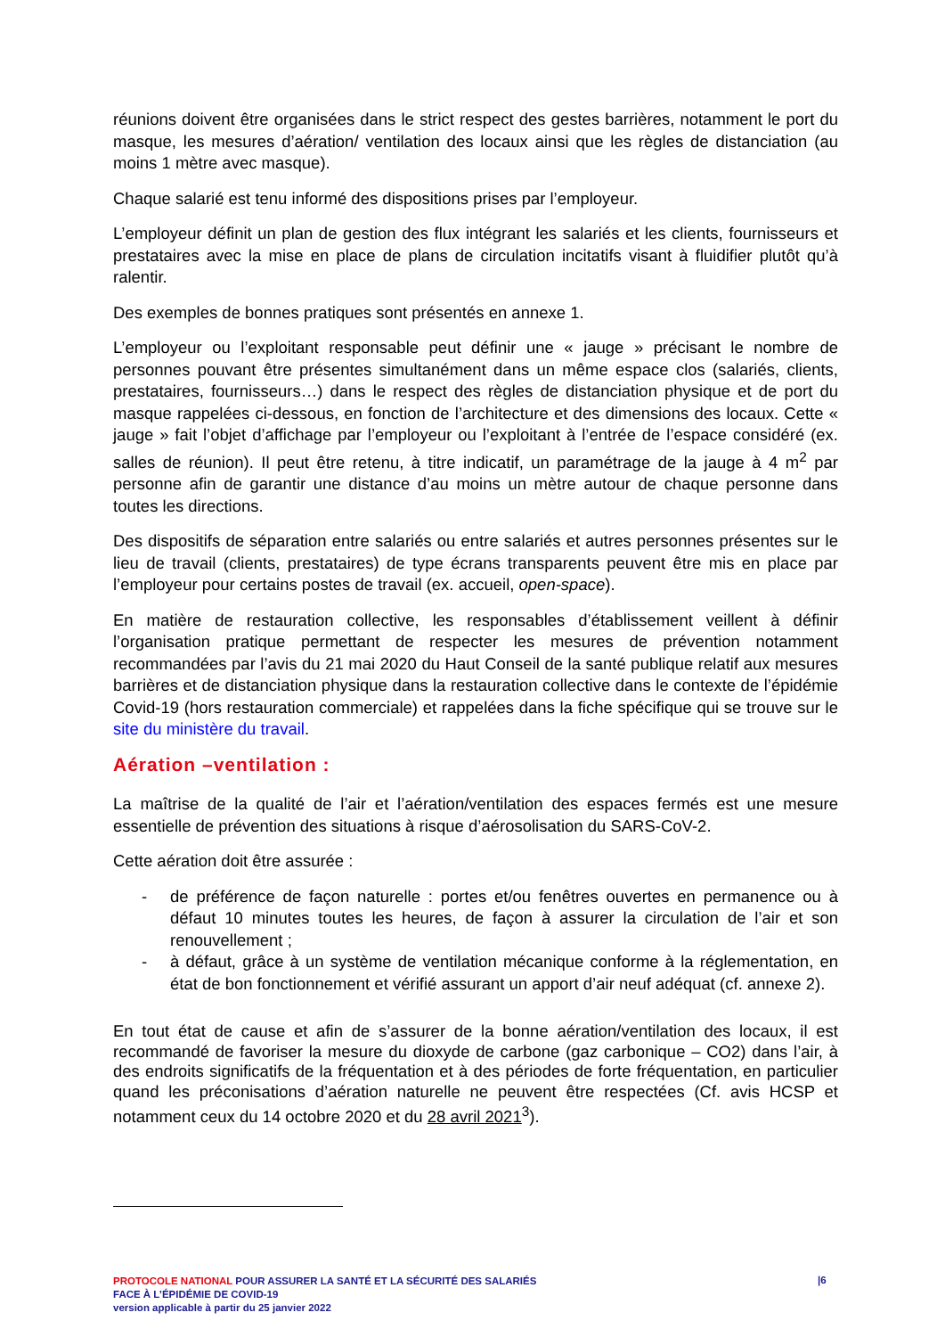réunions doivent être organisées dans le strict respect des gestes barrières, notamment le port du masque, les mesures d’aération/ ventilation des locaux ainsi que les règles de distanciation (au moins 1 mètre avec masque).
Chaque salarié est tenu informé des dispositions prises par l’employeur.
L’employeur définit un plan de gestion des flux intégrant les salariés et les clients, fournisseurs et prestataires avec la mise en place de plans de circulation incitatifs visant à fluidifier plutôt qu’à ralentir.
Des exemples de bonnes pratiques sont présentés en annexe 1.
L’employeur ou l’exploitant responsable peut définir une « jauge » précisant le nombre de personnes pouvant être présentes simultanément dans un même espace clos (salariés, clients, prestataires, fournisseurs…) dans le respect des règles de distanciation physique et de port du masque rappelées ci-dessous, en fonction de l’architecture et des dimensions des locaux. Cette « jauge » fait l’objet d’affichage par l’employeur ou l’exploitant à l’entrée de l’espace considéré (ex. salles de réunion). Il peut être retenu, à titre indicatif, un paramétrage de la jauge à 4 m<sup>2</sup> par personne afin de garantir une distance d’au moins un mètre autour de chaque personne dans toutes les directions.
Des dispositifs de séparation entre salariés ou entre salariés et autres personnes présentes sur le lieu de travail (clients, prestataires) de type écrans transparents peuvent être mis en place par l’employeur pour certains postes de travail (ex. accueil, open-space).
En matière de restauration collective, les responsables d’établissement veillent à définir l’organisation pratique permettant de respecter les mesures de prévention notamment recommandées par l’avis du 21 mai 2020 du Haut Conseil de la santé publique relatif aux mesures barrières et de distanciation physique dans la restauration collective dans le contexte de l’épidémie Covid-19 (hors restauration commerciale) et rappelées dans la fiche spécifique qui se trouve sur le site du ministère du travail.
Aération –ventilation :
La maîtrise de la qualité de l’air et l’aération/ventilation des espaces fermés est une mesure essentielle de prévention des situations à risque d’aérosolisation du SARS-CoV-2.
Cette aération doit être assurée :
- de préférence de façon naturelle : portes et/ou fenêtres ouvertes en permanence ou à défaut 10 minutes toutes les heures, de façon à assurer la circulation de l’air et son renouvellement ;
- à défaut, grâce à un système de ventilation mécanique conforme à la réglementation, en état de bon fonctionnement et vérifié assurant un apport d’air neuf adéquat (cf. annexe 2).
En tout état de cause et afin de s’assurer de la bonne aération/ventilation des locaux, il est recommandé de favoriser la mesure du dioxyde de carbone (gaz carbonique – CO2) dans l’air, à des endroits significatifs de la fréquentation et à des périodes de forte fréquentation, en particulier quand les préconisations d’aération naturelle ne peuvent être respectées (Cf. avis HCSP et notamment ceux du 14 octobre 2020 et du 28 avril 2021<sup>3</sup>).
PROTOCOLE NATIONAL POUR ASSURER LA SANTÉ ET LA SÉCURITÉ DES SALARIÉS
FACE À L’ÉPIDÉMIE DE COVID-19
version applicable à partir du 25 janvier 2022
|6